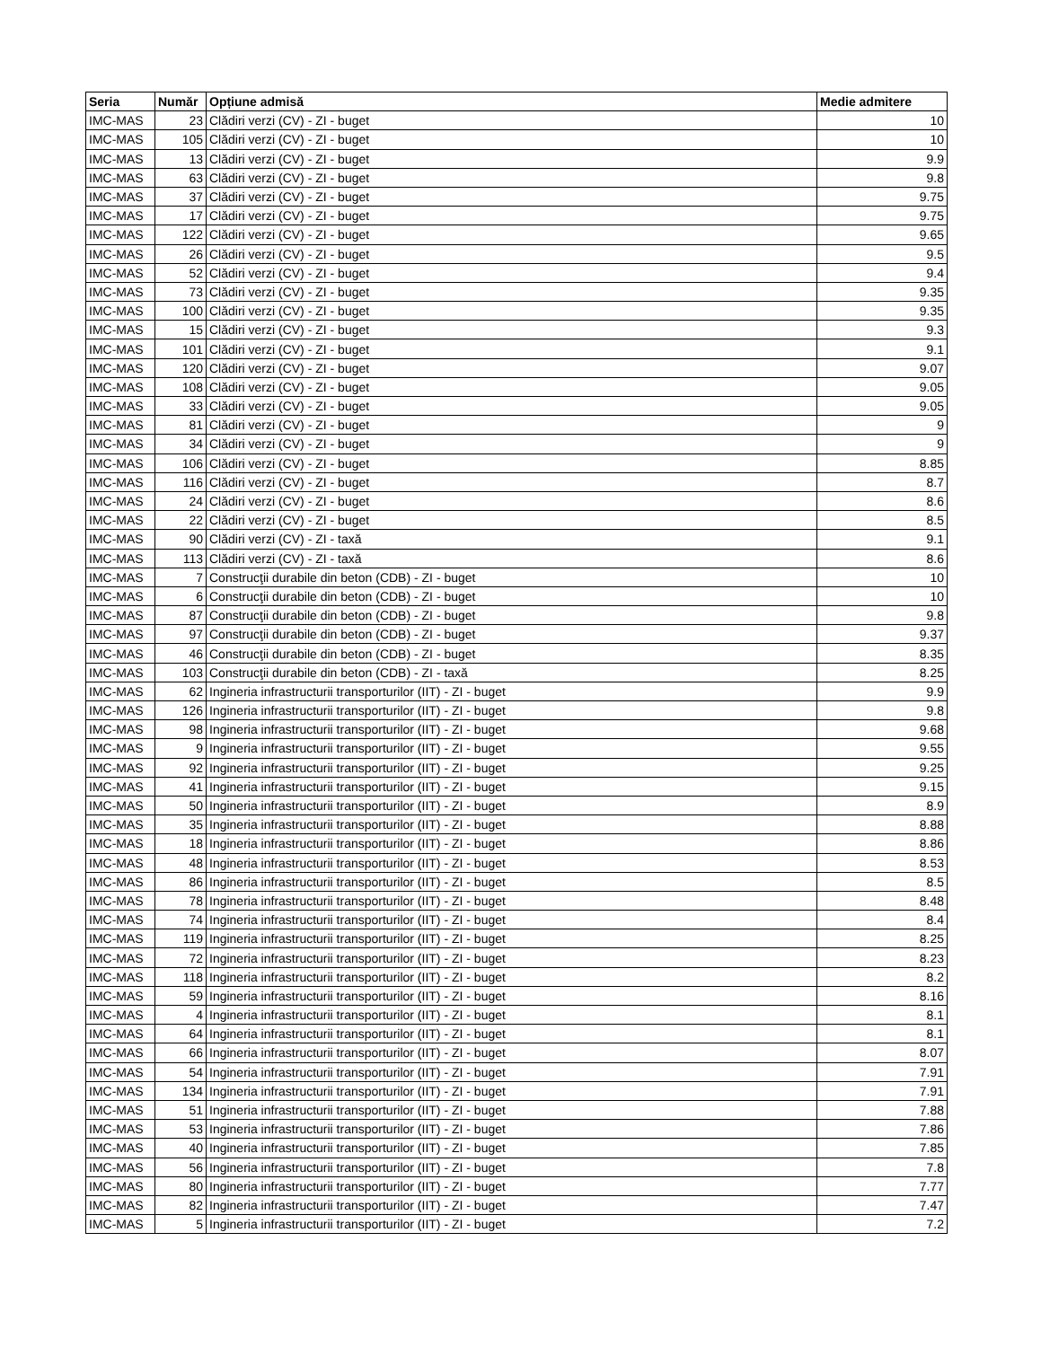| Seria | Număr | Opțiune admisă | Medie admitere |
| --- | --- | --- | --- |
| IMC-MAS | 23 | Clădiri verzi (CV) - ZI - buget | 10 |
| IMC-MAS | 105 | Clădiri verzi (CV) - ZI - buget | 10 |
| IMC-MAS | 13 | Clădiri verzi (CV) - ZI - buget | 9.9 |
| IMC-MAS | 63 | Clădiri verzi (CV) - ZI - buget | 9.8 |
| IMC-MAS | 37 | Clădiri verzi (CV) - ZI - buget | 9.75 |
| IMC-MAS | 17 | Clădiri verzi (CV) - ZI - buget | 9.75 |
| IMC-MAS | 122 | Clădiri verzi (CV) - ZI - buget | 9.65 |
| IMC-MAS | 26 | Clădiri verzi (CV) - ZI - buget | 9.5 |
| IMC-MAS | 52 | Clădiri verzi (CV) - ZI - buget | 9.4 |
| IMC-MAS | 73 | Clădiri verzi (CV) - ZI - buget | 9.35 |
| IMC-MAS | 100 | Clădiri verzi (CV) - ZI - buget | 9.35 |
| IMC-MAS | 15 | Clădiri verzi (CV) - ZI - buget | 9.3 |
| IMC-MAS | 101 | Clădiri verzi (CV) - ZI - buget | 9.1 |
| IMC-MAS | 120 | Clădiri verzi (CV) - ZI - buget | 9.07 |
| IMC-MAS | 108 | Clădiri verzi (CV) - ZI - buget | 9.05 |
| IMC-MAS | 33 | Clădiri verzi (CV) - ZI - buget | 9.05 |
| IMC-MAS | 81 | Clădiri verzi (CV) - ZI - buget | 9 |
| IMC-MAS | 34 | Clădiri verzi (CV) - ZI - buget | 9 |
| IMC-MAS | 106 | Clădiri verzi (CV) - ZI - buget | 8.85 |
| IMC-MAS | 116 | Clădiri verzi (CV) - ZI - buget | 8.7 |
| IMC-MAS | 24 | Clădiri verzi (CV) - ZI - buget | 8.6 |
| IMC-MAS | 22 | Clădiri verzi (CV) - ZI - buget | 8.5 |
| IMC-MAS | 90 | Clădiri verzi (CV) - ZI - taxă | 9.1 |
| IMC-MAS | 113 | Clădiri verzi (CV) - ZI - taxă | 8.6 |
| IMC-MAS | 7 | Construcţii durabile din beton (CDB) - ZI - buget | 10 |
| IMC-MAS | 6 | Construcţii durabile din beton (CDB) - ZI - buget | 10 |
| IMC-MAS | 87 | Construcţii durabile din beton (CDB) - ZI - buget | 9.8 |
| IMC-MAS | 97 | Construcţii durabile din beton (CDB) - ZI - buget | 9.37 |
| IMC-MAS | 46 | Construcţii durabile din beton (CDB) - ZI - buget | 8.35 |
| IMC-MAS | 103 | Construcţii durabile din beton (CDB) - ZI - taxă | 8.25 |
| IMC-MAS | 62 | Ingineria infrastructurii transporturilor (IIT) - ZI - buget | 9.9 |
| IMC-MAS | 126 | Ingineria infrastructurii transporturilor (IIT) - ZI - buget | 9.8 |
| IMC-MAS | 98 | Ingineria infrastructurii transporturilor (IIT) - ZI - buget | 9.68 |
| IMC-MAS | 9 | Ingineria infrastructurii transporturilor (IIT) - ZI - buget | 9.55 |
| IMC-MAS | 92 | Ingineria infrastructurii transporturilor (IIT) - ZI - buget | 9.25 |
| IMC-MAS | 41 | Ingineria infrastructurii transporturilor (IIT) - ZI - buget | 9.15 |
| IMC-MAS | 50 | Ingineria infrastructurii transporturilor (IIT) - ZI - buget | 8.9 |
| IMC-MAS | 35 | Ingineria infrastructurii transporturilor (IIT) - ZI - buget | 8.88 |
| IMC-MAS | 18 | Ingineria infrastructurii transporturilor (IIT) - ZI - buget | 8.86 |
| IMC-MAS | 48 | Ingineria infrastructurii transporturilor (IIT) - ZI - buget | 8.53 |
| IMC-MAS | 86 | Ingineria infrastructurii transporturilor (IIT) - ZI - buget | 8.5 |
| IMC-MAS | 78 | Ingineria infrastructurii transporturilor (IIT) - ZI - buget | 8.48 |
| IMC-MAS | 74 | Ingineria infrastructurii transporturilor (IIT) - ZI - buget | 8.4 |
| IMC-MAS | 119 | Ingineria infrastructurii transporturilor (IIT) - ZI - buget | 8.25 |
| IMC-MAS | 72 | Ingineria infrastructurii transporturilor (IIT) - ZI - buget | 8.23 |
| IMC-MAS | 118 | Ingineria infrastructurii transporturilor (IIT) - ZI - buget | 8.2 |
| IMC-MAS | 59 | Ingineria infrastructurii transporturilor (IIT) - ZI - buget | 8.16 |
| IMC-MAS | 4 | Ingineria infrastructurii transporturilor (IIT) - ZI - buget | 8.1 |
| IMC-MAS | 64 | Ingineria infrastructurii transporturilor (IIT) - ZI - buget | 8.1 |
| IMC-MAS | 66 | Ingineria infrastructurii transporturilor (IIT) - ZI - buget | 8.07 |
| IMC-MAS | 54 | Ingineria infrastructurii transporturilor (IIT) - ZI - buget | 7.91 |
| IMC-MAS | 134 | Ingineria infrastructurii transporturilor (IIT) - ZI - buget | 7.91 |
| IMC-MAS | 51 | Ingineria infrastructurii transporturilor (IIT) - ZI - buget | 7.88 |
| IMC-MAS | 53 | Ingineria infrastructurii transporturilor (IIT) - ZI - buget | 7.86 |
| IMC-MAS | 40 | Ingineria infrastructurii transporturilor (IIT) - ZI - buget | 7.85 |
| IMC-MAS | 56 | Ingineria infrastructurii transporturilor (IIT) - ZI - buget | 7.8 |
| IMC-MAS | 80 | Ingineria infrastructurii transporturilor (IIT) - ZI - buget | 7.77 |
| IMC-MAS | 82 | Ingineria infrastructurii transporturilor (IIT) - ZI - buget | 7.47 |
| IMC-MAS | 5 | Ingineria infrastructurii transporturilor (IIT) - ZI - buget | 7.2 |